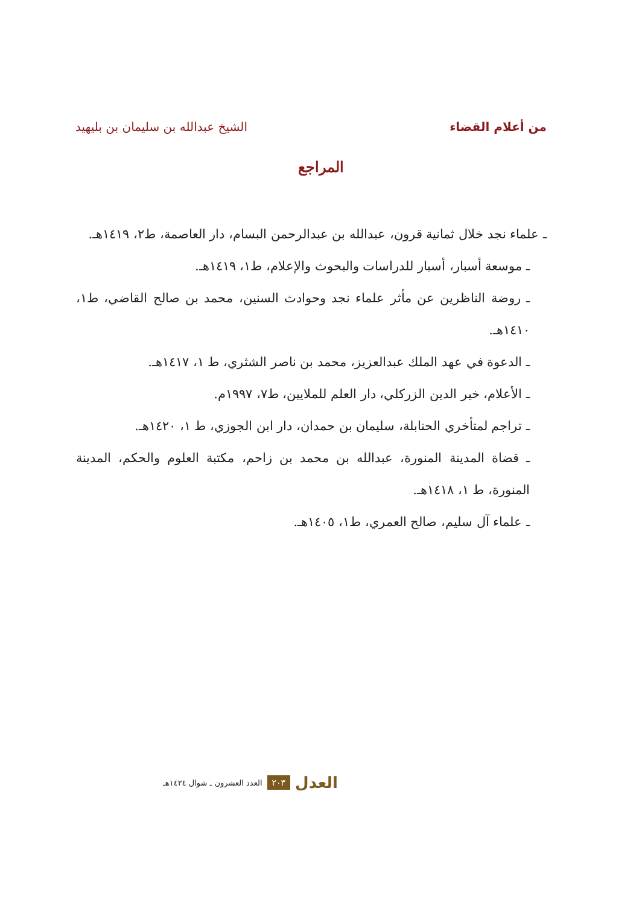من أعلام القضاء الشيخ عبدالله بن سليمان بن بليهيد
المراجع
ـ علماء نجد خلال ثمانية قرون، عبدالله بن عبدالرحمن البسام، دار العاصمة، ط٢، ١٤١٩هـ.
ـ موسعة أسبار، أسبار للدراسات والبحوث والإعلام، ط١، ١٤١٩هـ.
ـ روضة الناظرين عن مأثر علماء نجد وحوادث السنين، محمد بن صالح القاضي، ط١، ١٤١٠هـ.
ـ الدعوة في عهد الملك عبدالعزيز، محمد بن ناصر الشثري، ط ١، ١٤١٧هـ.
ـ الأعلام، خير الدين الزركلي، دار العلم للملايين، ط٧، ١٩٩٧م.
ـ تراجم لمتأخري الحنابلة، سليمان بن حمدان، دار ابن الجوزي، ط ١، ١٤٢٠هـ.
ـ قضاة المدينة المنورة، عبدالله بن محمد بن زاحم، مكتبة العلوم والحكم، المدينة المنورة، ط ١، ١٤١٨هـ.
ـ علماء آل سليم، صالح العمري، ط١، ١٤٠٥هـ.
العدل ٢٠٣ العدد العشرون ـ شوال ١٤٢٤هـ